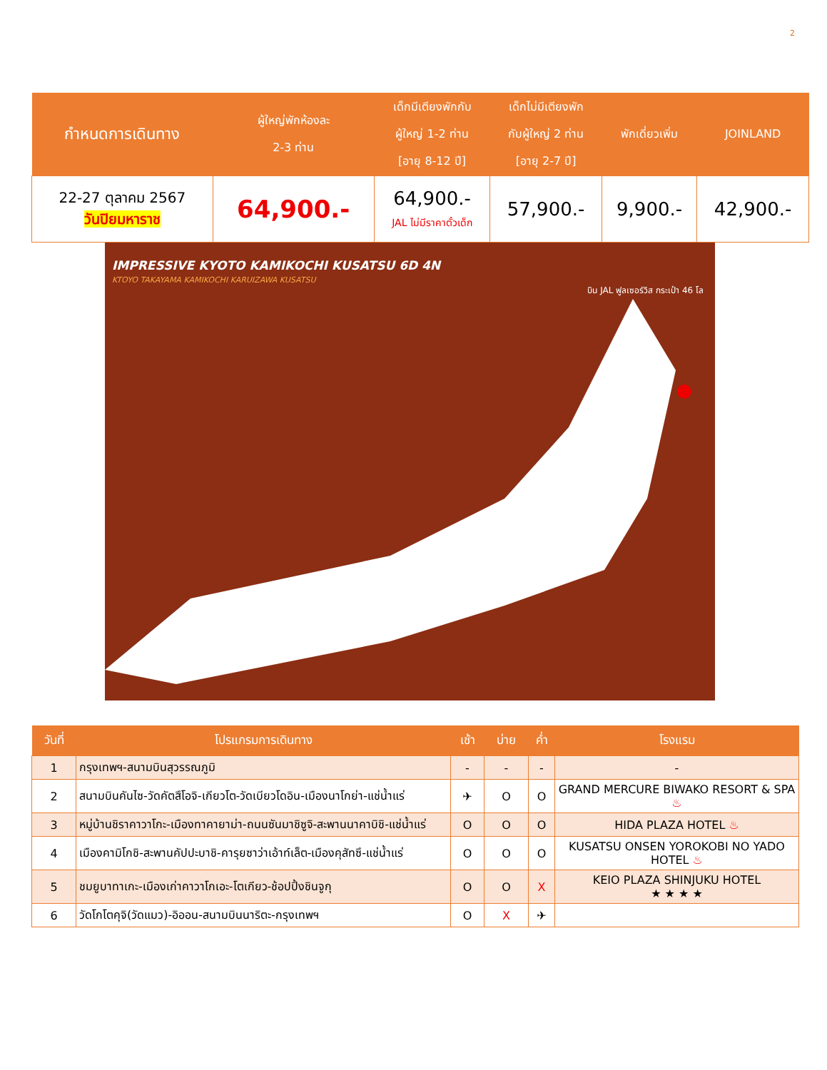2
| กำหนดการเดินทาง | ผู้ใหญ่พักห้องละ 2-3 ท่าน | เด็กมีเตียงพักกับ ผู้ใหญ่ 1-2 ท่าน [อายุ 8-12 ปี] | เด็กไม่มีเตียงพัก กับผู้ใหญ่ 2 ท่าน [อายุ 2-7 ปี] | พักเดี่ยวเพิ่ม | JOINLAND |
| --- | --- | --- | --- | --- | --- |
| 22-27 ตุลาคม 2567 วันปิยมหาราช | 64,900.- | 64,900.- JAL ไม่มีราคาตั๋วเด็ก | 57,900.- | 9,900.- | 42,900.- |
IMPRESSIVE KYOTO KAMIKOCHI KUSATSU 6D 4N
KTOYO TAKAYAMA KAMIKOCHI KARUIZAWA KUSATSU
บิน JAL ฟูลเซอร์วิส กระเป๋า 46 โล
| วันที่ | โปรแกรมการเดินทาง | เช้า | บ่าย | ค่ำ | โรงแรม |
| --- | --- | --- | --- | --- | --- |
| 1 | กรุงเทพฯ-สนามบินสุวรรณภูมิ | - | - | - | - |
| 2 | สนามบินคันไซ-วัดคัตสึโอจิ-เกียวโต-วัดเบียวโดอิน-เมืองนาโกย่า-แช่น้ำแร่ | ✈ | O | O | GRAND MERCURE BIWAKO RESORT & SPA ♨ |
| 3 | หมู่บ้านชิราคาวาโกะ-เมืองทาคายาม่า-ถนนซันมาชิซูจิ-สะพานนาคาบิชิ-แช่น้ำแร่ | O | O | O | HIDA PLAZA HOTEL ♨ |
| 4 | เมืองคามิโกชิ-สะพานคัปปะบาชิ-คารุยซาว่าเอ้าท์เล็ต-เมืองคุสัทซึ-แช่น้ำแร่ | O | O | O | KUSATSU ONSEN YOROKOBI NO YADO HOTEL ♨ |
| 5 | ชมยูบาทาเกะ-เมืองเก่าคาวาโกเอะ-โตเกียว-ช้อปปิ้งชินจูกุ | O | O | X | KEIO PLAZA SHINJUKU HOTEL ★ ★ ★ ★ |
| 6 | วัดโกโตคุจิ(วัดแมว)-อิออน-สนามบินนาริตะ-กรุงเทพฯ | O | X | ✈ | |